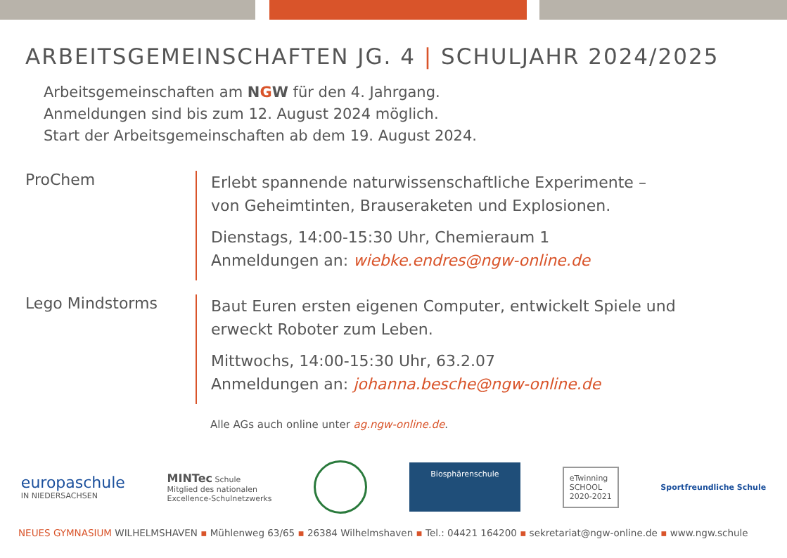ARBEITSGEMEINSCHAFTEN JG. 4 | SCHULJAHR 2024/2025
Arbeitsgemeinschaften am NGW für den 4. Jahrgang.
Anmeldungen sind bis zum 12. August 2024 möglich.
Start der Arbeitsgemeinschaften ab dem 19. August 2024.
ProChem
Erlebt spannende naturwissenschaftliche Experimente –
von Geheimtinten, Brauseraketen und Explosionen.
Dienstags, 14:00-15:30 Uhr, Chemieraum 1
Anmeldungen an: wiebke.endres@ngw-online.de
Lego Mindstorms
Baut Euren ersten eigenen Computer, entwickelt Spiele und
erweckt Roboter zum Leben.
Mittwochs, 14:00-15:30 Uhr, 63.2.07
Anmeldungen an: johanna.besche@ngw-online.de
Alle AGs auch online unter ag.ngw-online.de.
europaschule
IN NIEDERSACHSEN
MINTec Schule
Mitglied des nationalen
Excellence-Schulnetzwerks
Biosphärenschule
eTwinning
SCHOOL
2020-2021
Sportfreundliche Schule
NEUES GYMNASIUM WILHELMSHAVEN ▪ Mühlenweg 63/65 ▪ 26384 Wilhelmshaven ▪ Tel.: 04421 164200 ▪ sekretariat@ngw-online.de ▪ www.ngw.schule